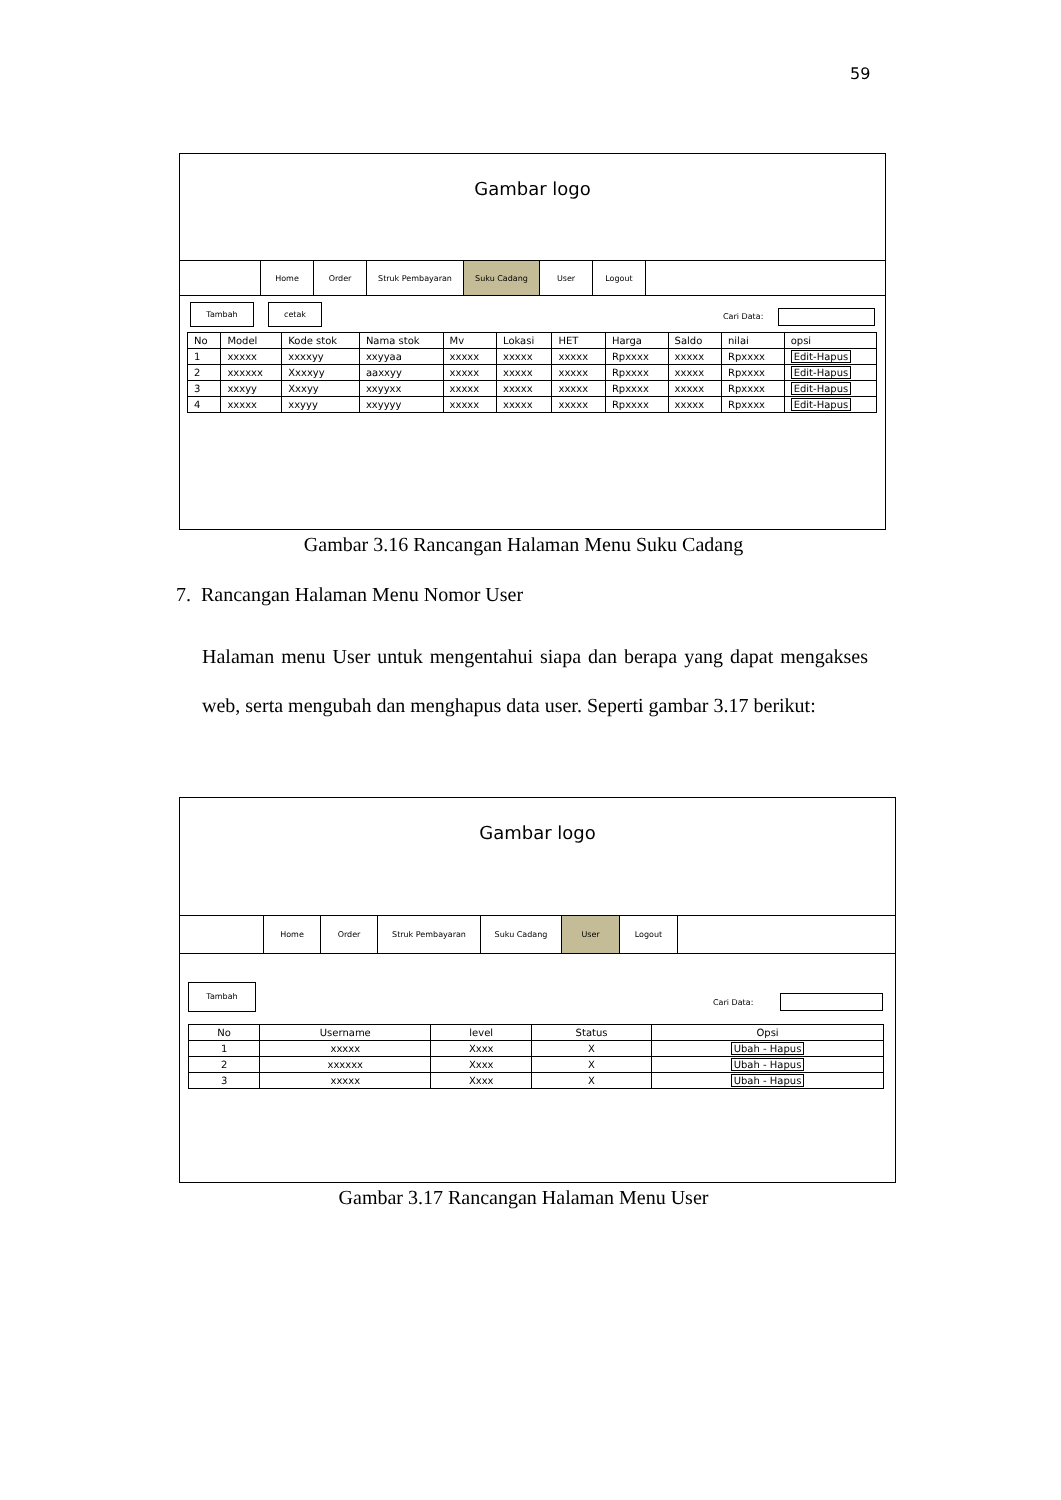59
Gambar logo
Home Order Struk Pembayaran Suku Cadang User Logout
Tambah cetak
Cari Data:
| No | Model | Kode stok | Nama stok | Mv | Lokasi | HET | Harga | Saldo | nilai | opsi |
| --- | --- | --- | --- | --- | --- | --- | --- | --- | --- | --- |
| 1 | xxxxx | xxxxyy | xxyyaa | xxxxx | xxxxx | xxxxx | Rpxxxx | xxxxx | Rpxxxx | Edit-Hapus |
| 2 | xxxxxx | Xxxxyy | aaxxyy | xxxxx | xxxxx | xxxxx | Rpxxxx | xxxxx | Rpxxxx | Edit-Hapus |
| 3 | xxxyy | Xxxyy | xxyyxx | xxxxx | xxxxx | xxxxx | Rpxxxx | xxxxx | Rpxxxx | Edit-Hapus |
| 4 | xxxxx | xxyyy | xxyyyy | xxxxx | xxxxx | xxxxx | Rpxxxx | xxxxx | Rpxxxx | Edit-Hapus |
Gambar 3.16 Rancangan Halaman Menu Suku Cadang
7. Rancangan Halaman Menu Nomor User
Halaman menu User untuk mengentahui siapa dan berapa yang dapat mengakses web, serta mengubah dan menghapus data user. Seperti gambar 3.17 berikut:
Gambar logo
Home Order Struk Pembayaran Suku Cadang User Logout
Tambah
Cari Data:
| No | Username | level | Status | Opsi |
| --- | --- | --- | --- | --- |
| 1 | xxxxx | Xxxx | X | Ubah - Hapus |
| 2 | xxxxxx | Xxxx | X | Ubah - Hapus |
| 3 | xxxxx | Xxxx | X | Ubah - Hapus |
Gambar 3.17 Rancangan Halaman Menu User